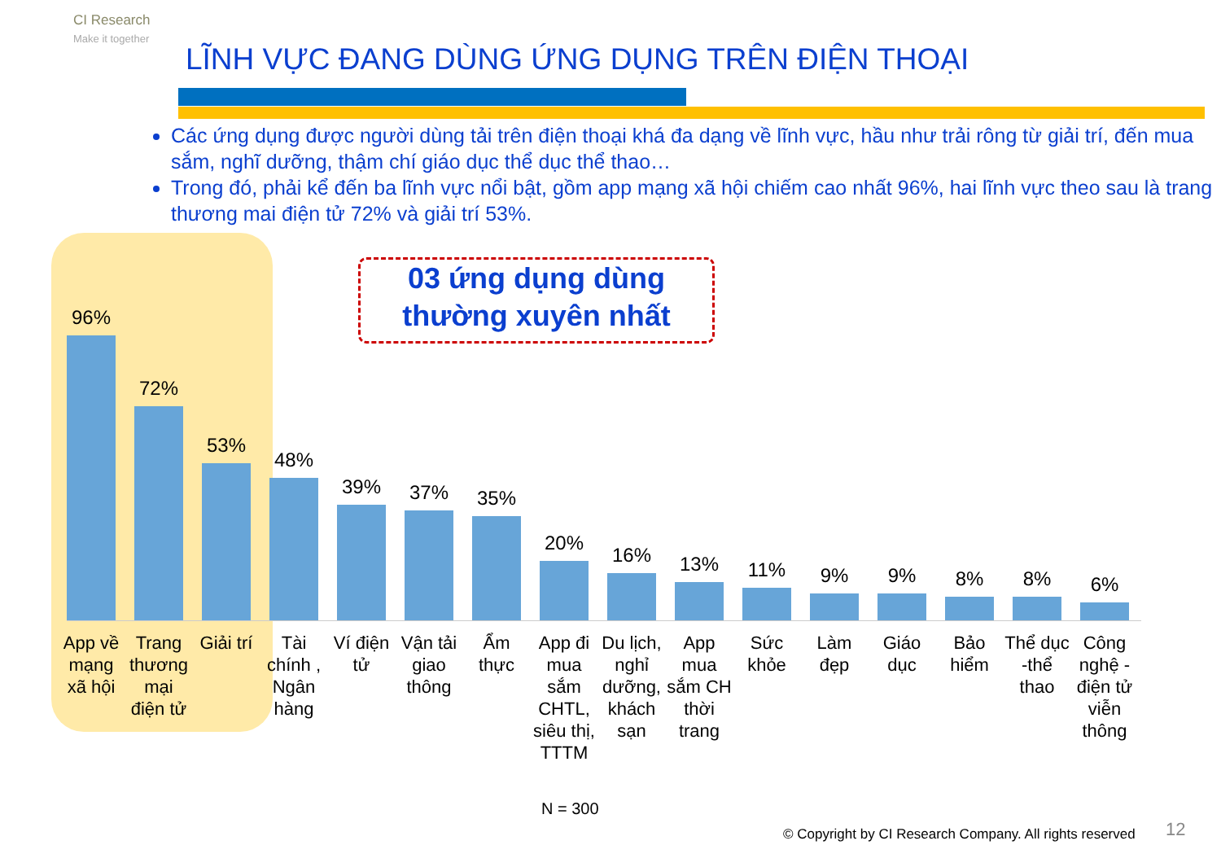CI Research
Make it together
LĨNH VỰC ĐANG DÙNG ỨNG DỤNG TRÊN ĐIỆN THOẠI
Các ứng dụng được người dùng tải trên điện thoại khá đa dạng về lĩnh vực, hầu như trải rông từ giải trí, đến mua sắm, nghĩ dưỡng, thậm chí giáo dục thể dục thể thao…
Trong đó, phải kể đến ba lĩnh vực nổi bật, gồm app mạng xã hội chiếm cao nhất 96%, hai lĩnh vực theo sau là trang thương mai điện tử 72% và giải trí 53%.
03 ứng dụng dùng thường xuyên nhất
96%
72%
53%
48%
39%
37%
35%
20%
16%
13%
11%
9%
9%
8%
8%
6%
App về mạng xã hội
Trang thương mại điện tử
Giải trí
Tài chính , Ngân hàng
Ví điện tử
Vận tải giao thông
Ẩm thực
App đi mua sắm CHTL, siêu thị, TTTM
Du lịch, nghỉ dưỡng, khách sạn
App mua sắm CH thời trang
Sức khỏe
Làm đẹp
Giáo dục
Bảo hiểm
Thể dục -thể thao
Công nghệ - điện tử viễn thông
N = 300
© Copyright by CI Research Company. All rights reserved
12